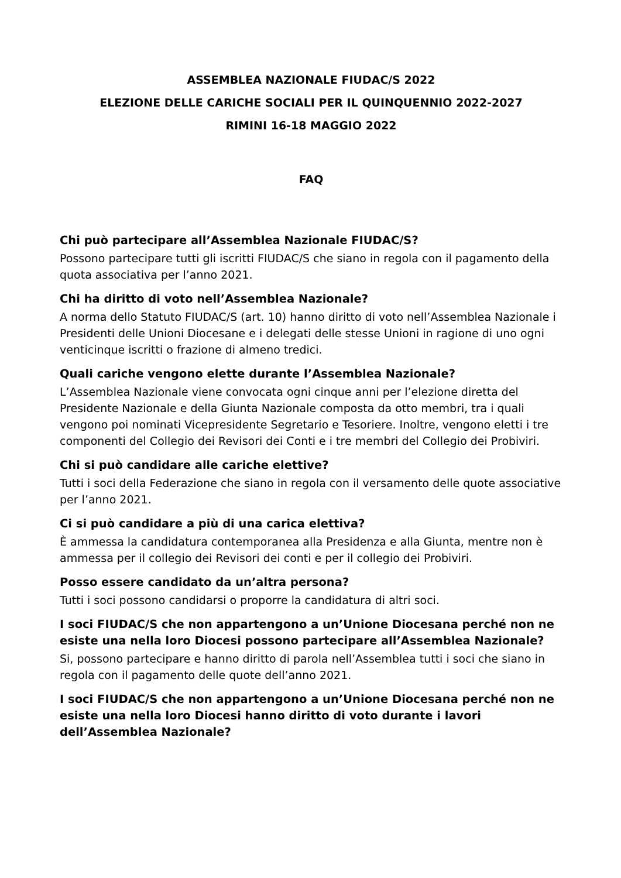ASSEMBLEA NAZIONALE FIUDAC/S 2022
ELEZIONE DELLE CARICHE SOCIALI PER IL QUINQUENNIO 2022-2027
RIMINI 16-18 MAGGIO 2022
FAQ
Chi può partecipare all’Assemblea Nazionale FIUDAC/S?
Possono partecipare tutti gli iscritti FIUDAC/S che siano in regola con il pagamento della quota associativa per l’anno 2021.
Chi ha diritto di voto nell’Assemblea Nazionale?
A norma dello Statuto FIUDAC/S (art. 10) hanno diritto di voto nell’Assemblea Nazionale i Presidenti delle Unioni Diocesane e i delegati delle stesse Unioni in ragione di uno ogni venticinque iscritti o frazione di almeno tredici.
Quali cariche vengono elette durante l’Assemblea Nazionale?
L’Assemblea Nazionale viene convocata ogni cinque anni per l’elezione diretta del Presidente Nazionale e della Giunta Nazionale composta da otto membri, tra i quali vengono poi nominati Vicepresidente Segretario e Tesoriere. Inoltre, vengono eletti i tre componenti del Collegio dei Revisori dei Conti e i tre membri del Collegio dei Probiviri.
Chi si può candidare alle cariche elettive?
Tutti i soci della Federazione che siano in regola con il versamento delle quote associative per l’anno 2021.
Ci si può candidare a più di una carica elettiva?
È ammessa la candidatura contemporanea alla Presidenza e alla Giunta, mentre non è ammessa per il collegio dei Revisori dei conti e per il collegio dei Probiviri.
Posso essere candidato da un’altra persona?
Tutti i soci possono candidarsi o proporre la candidatura di altri soci.
I soci FIUDAC/S che non appartengono a un’Unione Diocesana perché non ne esiste una nella loro Diocesi possono partecipare all’Assemblea Nazionale?
Si, possono partecipare e hanno diritto di parola nell’Assemblea tutti i soci che siano in regola con il pagamento delle quote dell’anno 2021.
I soci FIUDAC/S che non appartengono a un’Unione Diocesana perché non ne esiste una nella loro Diocesi hanno diritto di voto durante i lavori dell’Assemblea Nazionale?